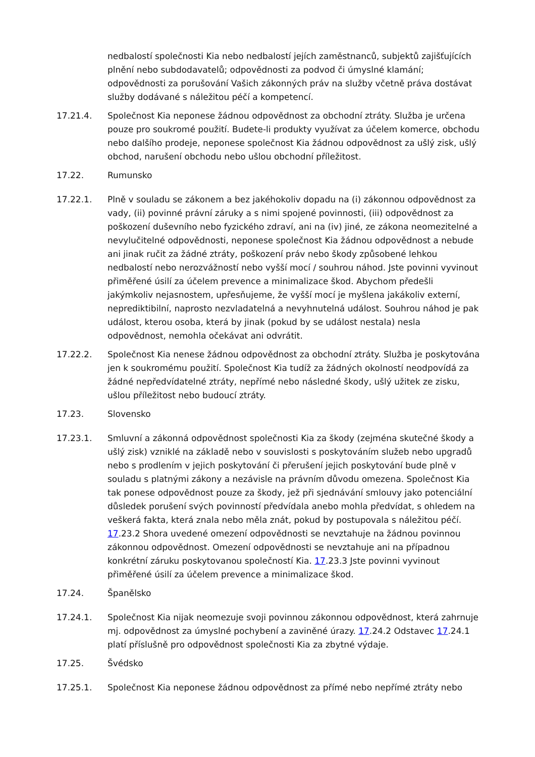nedbalostí společnosti Kia nebo nedbalostí jejích zaměstnanců, subjektů zajišťujících plnění nebo subdodavatelů; odpovědnosti za podvod či úmyslné klamání; odpovědnosti za porušování Vašich zákonných práv na služby včetně práva dostávat služby dodávané s náležitou péčí a kompetencí.
17.21.4. Společnost Kia neponese žádnou odpovědnost za obchodní ztráty. Služba je určena pouze pro soukromé použití. Budete-li produkty využívat za účelem komerce, obchodu nebo dalšího prodeje, neponese společnost Kia žádnou odpovědnost za ušlý zisk, ušlý obchod, narušení obchodu nebo ušlou obchodní příležitost.
17.22. Rumunsko
17.22.1. Plně v souladu se zákonem a bez jakéhokoliv dopadu na (i) zákonnou odpovědnost za vady, (ii) povinné právní záruky a s nimi spojené povinnosti, (iii) odpovědnost za poškození duševního nebo fyzického zdraví, ani na (iv) jiné, ze zákona neomezitelné a nevylučitelné odpovědnosti, neponese společnost Kia žádnou odpovědnost a nebude ani jinak ručit za žádné ztráty, poškození práv nebo škody způsobené lehkou nedbalostí nebo nerozvážností nebo vyšší mocí / souhrou náhod. Jste povinni vyvinout přiměřené úsilí za účelem prevence a minimalizace škod. Abychom předešli jakýmkoliv nejasnostem, upřesňujeme, že vyšší mocí je myšlena jakákoliv externí, neprediktibilní, naprosto nezvladatelná a nevyhnutelná událost. Souhrou náhod je pak událost, kterou osoba, která by jinak (pokud by se událost nestala) nesla odpovědnost, nemohla očekávat ani odvrátit.
17.22.2. Společnost Kia nenese žádnou odpovědnost za obchodní ztráty. Služba je poskytována jen k soukromému použití. Společnost Kia tudíž za žádných okolností neodpovídá za žádné nepředvídatelné ztráty, nepřímé nebo následné škody, ušlý užitek ze zisku, ušlou příležitost nebo budoucí ztráty.
17.23. Slovensko
17.23.1. Smluvní a zákonná odpovědnost společnosti Kia za škody (zejména skutečné škody a ušlý zisk) vzniklé na základě nebo v souvislosti s poskytováním služeb nebo upgradů nebo s prodlením v jejich poskytování či přerušení jejich poskytování bude plně v souladu s platnými zákony a nezávisle na právním důvodu omezena. Společnost Kia tak ponese odpovědnost pouze za škody, jež při sjednávání smlouvy jako potenciální důsledek porušení svých povinností předvídala anebo mohla předvídat, s ohledem na veškerá fakta, která znala nebo měla znát, pokud by postupovala s náležitou péčí. 17.23.2 Shora uvedené omezení odpovědnosti se nevztahuje na žádnou povinnou zákonnou odpovědnost. Omezení odpovědnosti se nevztahuje ani na případnou konkrétní záruku poskytovanou společností Kia. 17.23.3 Jste povinni vyvinout přiměřené úsilí za účelem prevence a minimalizace škod.
17.24. Španělsko
17.24.1. Společnost Kia nijak neomezuje svoji povinnou zákonnou odpovědnost, která zahrnuje mj. odpovědnost za úmyslné pochybení a zaviněné úrazy. 17.24.2 Odstavec 17.24.1 platí příslušně pro odpovědnost společnosti Kia za zbytné výdaje.
17.25. Švédsko
17.25.1. Společnost Kia neponese žádnou odpovědnost za přímé nebo nepřímé ztráty nebo